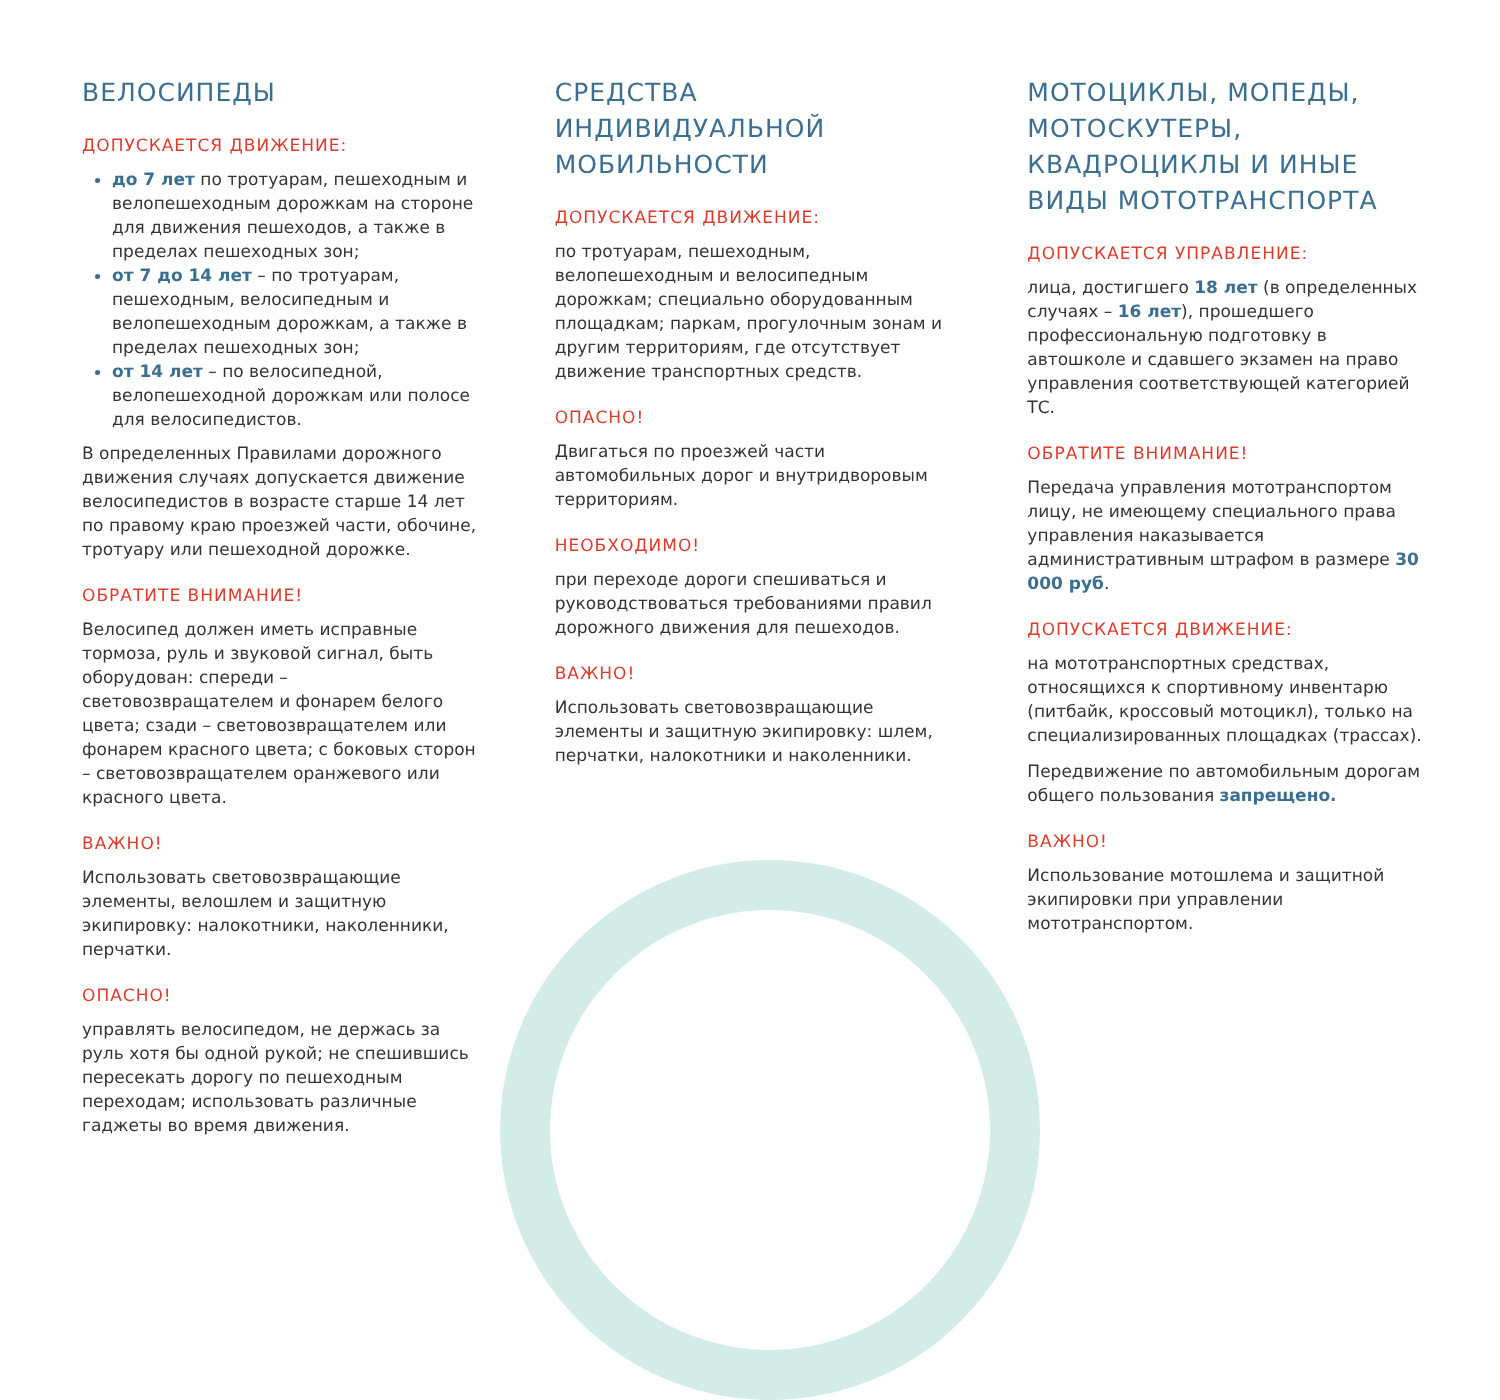ВЕЛОСИПЕДЫ
ДОПУСКАЕТСЯ ДВИЖЕНИЕ:
до 7 лет по тротуарам, пешеходным и велопешеходным дорожкам на стороне для движения пешеходов, а также в пределах пешеходных зон;
от 7 до 14 лет – по тротуарам, пешеходным, велосипедным и велопешеходным дорожкам, а также в пределах пешеходных зон;
от 14 лет – по велосипедной, велопешеходной дорожкам или полосе для велосипедистов.
В определенных Правилами дорожного движения случаях допускается движение велосипедистов в возрасте старше 14 лет по правому краю проезжей части, обочине, тротуару или пешеходной дорожке.
ОБРАТИТЕ ВНИМАНИЕ!
Велосипед должен иметь исправные тормоза, руль и звуковой сигнал, быть оборудован: спереди – световозвращателем и фонарем белого цвета; сзади – световозвращателем или фонарем красного цвета; с боковых сторон – световозвращателем оранжевого или красного цвета.
ВАЖНО!
Использовать световозвращающие элементы, велошлем и защитную экипировку: налокотники, наколенники, перчатки.
ОПАСНО!
управлять велосипедом, не держась за руль хотя бы одной рукой; не спешившись пересекать дорогу по пешеходным переходам; использовать различные гаджеты во время движения.
СРЕДСТВА
ИНДИВИДУАЛЬНОЙ МОБИЛЬНОСТИ
ДОПУСКАЕТСЯ ДВИЖЕНИЕ:
по тротуарам, пешеходным, велопешеходным и велосипедным дорожкам; специально оборудованным площадкам; паркам, прогулочным зонам и другим территориям, где отсутствует движение транспортных средств.
ОПАСНО!
Двигаться по проезжей части автомобильных дорог и внутридворовым территориям.
НЕОБХОДИМО!
при переходе дороги спешиваться и руководствоваться требованиями правил дорожного движения для пешеходов.
ВАЖНО!
Использовать световозвращающие элементы и защитную экипировку: шлем, перчатки, налокотники и наколенники.
МОТОЦИКЛЫ, МОПЕДЫ, МОТОСКУТЕРЫ, КВАДРОЦИКЛЫ И ИНЫЕ ВИДЫ МОТОТРАНСПОРТА
ДОПУСКАЕТСЯ УПРАВЛЕНИЕ:
лица, достигшего 18 лет (в определенных случаях – 16 лет), прошедшего профессиональную подготовку в автошколе и сдавшего экзамен на право управления соответствующей категорией ТС.
ОБРАТИТЕ ВНИМАНИЕ!
Передача управления мототранспортом лицу, не имеющему специального права управления наказывается административным штрафом в размере 30 000 руб.
ДОПУСКАЕТСЯ ДВИЖЕНИЕ:
на мототранспортных средствах, относящихся к спортивному инвентарю (питбайк, кроссовый мотоцикл), только на специализированных площадках (трассах).
Передвижение по автомобильным дорогам общего пользования запрещено.
ВАЖНО!
Использование мотошлема и защитной экипировки при управлении мототранспортом.